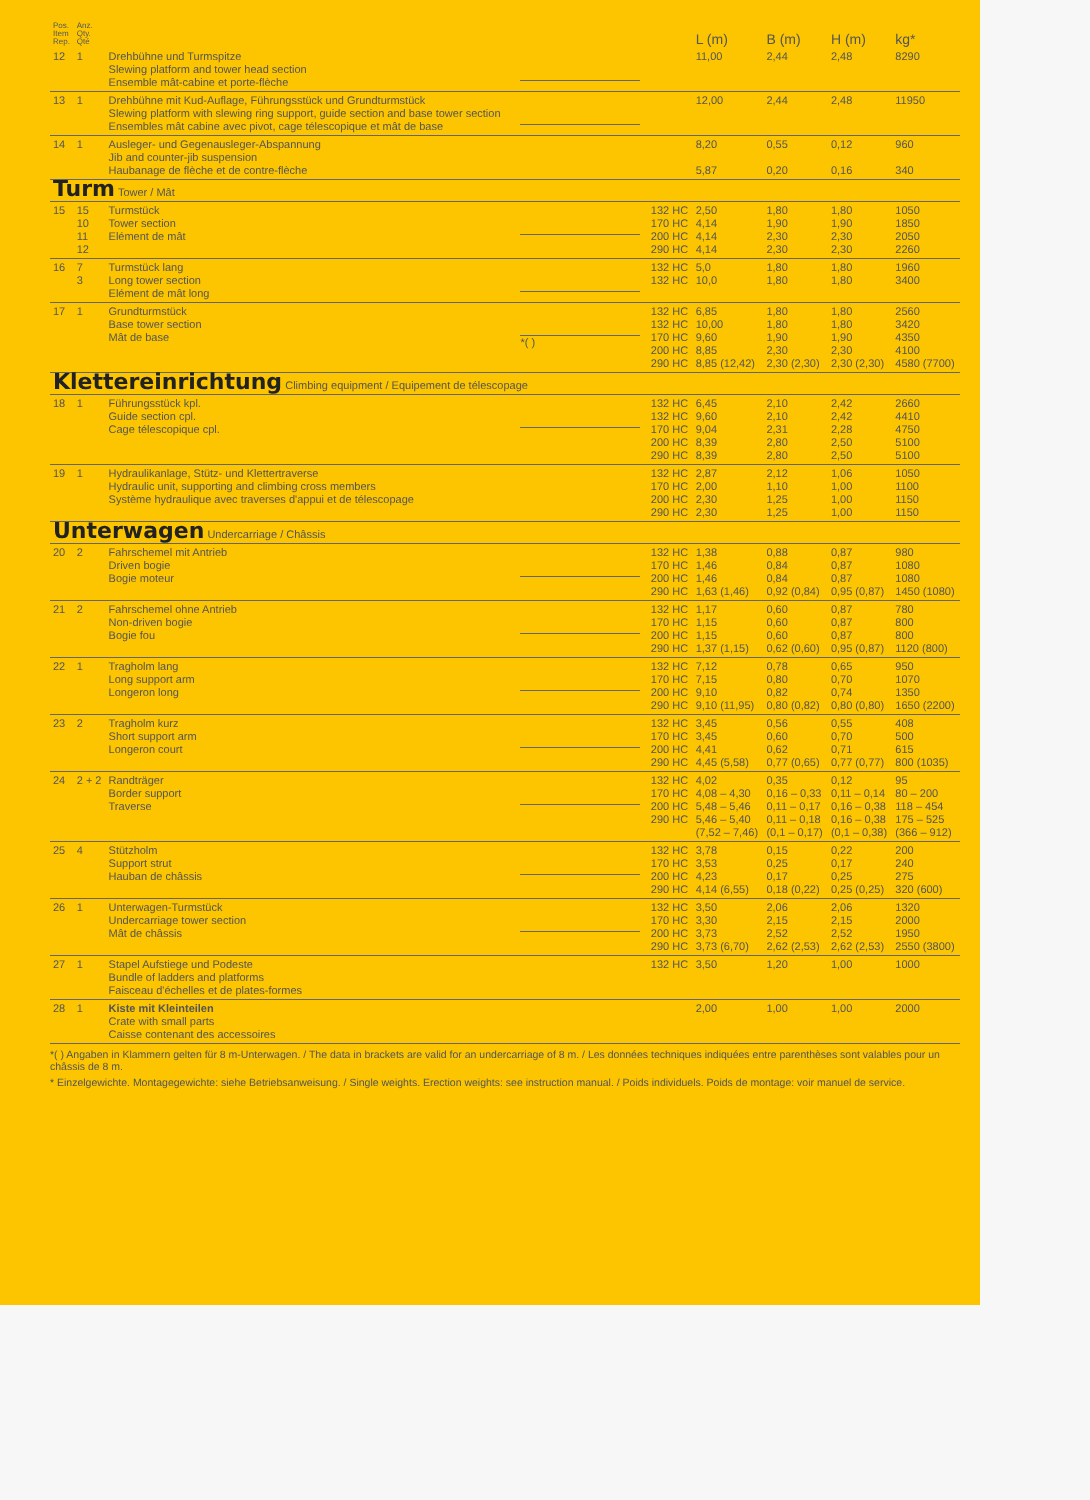| Pos. Item Rep. | Anz. Qty. Qté | | | | L (m) | B (m) | H (m) | kg* |
| --- | --- | --- | --- | --- | --- | --- | --- | --- |
| 12 | 1 | Drehbühne und Turmspitze Slewing platform and tower head section Ensemble mât-cabine et porte-flèche | | | 11,00 | 2,44 | 2,48 | 8290 |
| 13 | 1 | Drehbühne mit Kud-Auflage, Führungsstück und Grundturmstück Slewing platform with slewing ring support, guide section and base tower section Ensembles mât cabine avec pivot, cage télescopique et mât de base | | | 12,00 | 2,44 | 2,48 | 11950 |
| 14 | 1 | Ausleger- und Gegenausleger-Abspannung Jib and counter-jib suspension Haubanage de flèche et de contre-flèche | | | 8,20 5,87 | 0,55 0,20 | 0,12 0,16 | 960 340 |
| Turm Tower / Mât | | | | | | | | |
| 15 | 15 10 11 12 | Turmstück Tower section Elément de mât | | 132 HC 170 HC 200 HC 290 HC | 2,50 4,14 4,14 4,14 | 1,80 1,90 2,30 2,30 | 1,80 1,90 2,30 2,30 | 1050 1850 2050 2260 |
| 16 | 7 3 | Turmstück lang Long tower section Elément de mât long | | 132 HC 132 HC | 5,0 10,0 | 1,80 1,80 | 1,80 1,80 | 1960 3400 |
| 17 | 1 | Grundturmstück Base tower section Mât de base | *( ) | 132 HC 132 HC 170 HC 200 HC 290 HC | 6,85 10,00 9,60 8,85 8,85 (12,42) | 1,80 1,80 1,90 2,30 2,30 (2,30) | 1,80 1,80 1,90 2,30 2,30 (2,30) | 2560 3420 4350 4100 4580 (7700) |
| Klettereinrichtung Climbing equipment / Equipement de télescopage | | | | | | | | |
| 18 | 1 | Führungsstück kpl. Guide section cpl. Cage télescopique cpl. | | 132 HC 132 HC 170 HC 200 HC 290 HC | 6,45 9,60 9,04 8,39 8,39 | 2,10 2,10 2,31 2,80 2,80 | 2,42 2,42 2,28 2,50 2,50 | 2660 4410 4750 5100 5100 |
| 19 | 1 | Hydraulikanlage, Stütz- und Klettertraverse Hydraulic unit, supporting and climbing cross members Système hydraulique avec traverses d'appui et de télescopage | | 132 HC 170 HC 200 HC 290 HC | 2,87 2,00 2,30 2,30 | 2,12 1,10 1,25 1,25 | 1,06 1,00 1,00 1,00 | 1050 1100 1150 1150 |
| Unterwagen Undercarriage / Châssis | | | | | | | | |
| 20 | 2 | Fahrschemel mit Antrieb Driven bogie Bogie moteur | | 132 HC 170 HC 200 HC 290 HC | 1,38 1,46 1,46 1,63 (1,46) | 0,88 0,84 0,84 0,92 (0,84) | 0,87 0,87 0,87 0,95 (0,87) | 980 1080 1080 1450 (1080) |
| 21 | 2 | Fahrschemel ohne Antrieb Non-driven bogie Bogie fou | | 132 HC 170 HC 200 HC 290 HC | 1,17 1,15 1,15 1,37 (1,15) | 0,60 0,60 0,60 0,62 (0,60) | 0,87 0,87 0,87 0,95 (0,87) | 780 800 800 1120 (800) |
| 22 | 1 | Tragholm lang Long support arm Longeron long | | 132 HC 170 HC 200 HC 290 HC | 7,12 7,15 9,10 9,10 (11,95) | 0,78 0,80 0,82 0,80 (0,82) | 0,65 0,70 0,74 0,80 (0,80) | 950 1070 1350 1650 (2200) |
| 23 | 2 | Tragholm kurz Short support arm Longeron court | | 132 HC 170 HC 200 HC 290 HC | 3,45 3,45 4,41 4,45 (5,58) | 0,56 0,60 0,62 0,77 (0,65) | 0,55 0,70 0,71 0,77 (0,77) | 408 500 615 800 (1035) |
| 24 | 2 + 2 | Randträger Border support Traverse | | 132 HC 170 HC 200 HC 290 HC | 4,02 4,08 – 4,30 5,48 – 5,46 5,46 – 5,40 (7,52 – 7,46) | 0,35 0,16 – 0,33 0,11 – 0,17 0,11 – 0,18 (0,1 – 0,17) | 0,12 0,11 – 0,14 0,16 – 0,38 0,16 – 0,38 (0,1 – 0,38) | 95 80 – 200 118 – 454 175 – 525 (366 – 912) |
| 25 | 4 | Stützholm Support strut Hauban de châssis | | 132 HC 170 HC 200 HC 290 HC | 3,78 3,53 4,23 4,14 (6,55) | 0,15 0,25 0,17 0,18 (0,22) | 0,22 0,17 0,25 0,25 (0,25) | 200 240 275 320 (600) |
| 26 | 1 | Unterwagen-Turmstück Undercarriage tower section Mât de châssis | | 132 HC 170 HC 200 HC 290 HC | 3,50 3,30 3,73 3,73 (6,70) | 2,06 2,15 2,52 2,62 (2,53) | 2,06 2,15 2,52 2,62 (2,53) | 1320 2000 1950 2550 (3800) |
| 27 | 1 | Stapel Aufstiege und Podeste Bundle of ladders and platforms Faisceau d'échelles et de plates-formes | | 132 HC | 3,50 | 1,20 | 1,00 | 1000 |
| 28 | 1 | Kiste mit Kleinteilen Crate with small parts Caisse contenant des accessoires | | | 2,00 | 1,00 | 1,00 | 2000 |
*( ) Angaben in Klammern gelten für 8 m-Unterwagen. / The data in brackets are valid for an undercarriage of 8 m. / Les données techniques indiquées entre parenthèses sont valables pour un châssis de 8 m.
* Einzelgewichte. Montagegewichte: siehe Betriebsanweisung. / Single weights. Erection weights: see instruction manual. / Poids individuels. Poids de montage: voir manuel de service.